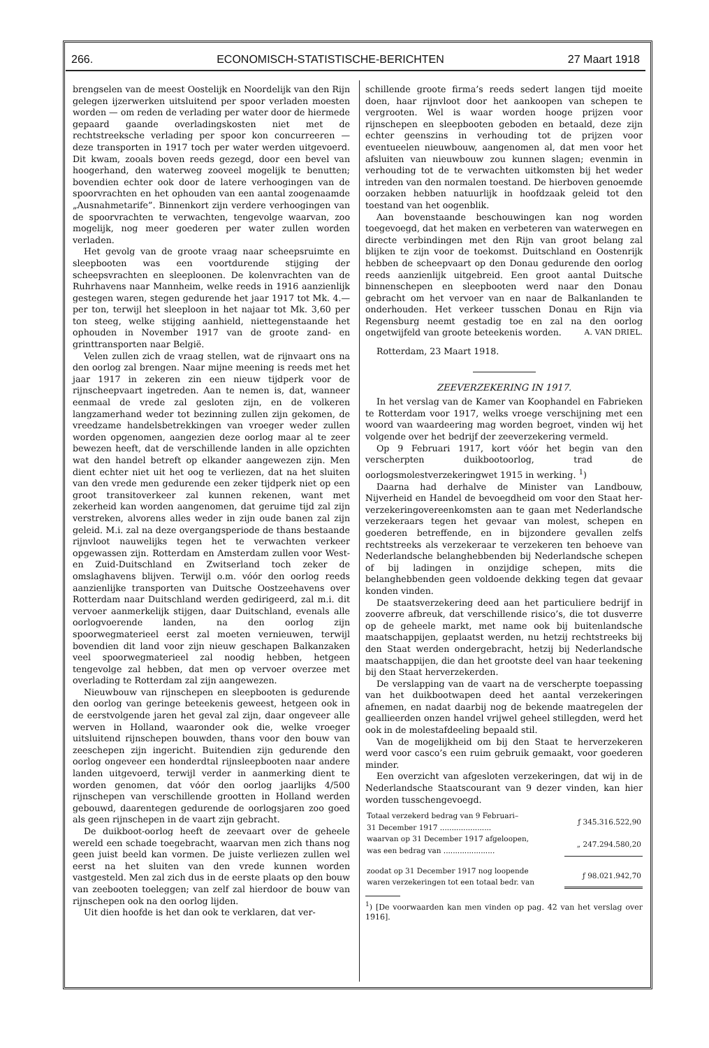266. ECONOMISCH-STATISTISCHE-BERICHTEN 27 Maart 1918
brengselen van de meest Oostelijk en Noordelijk van den Rijn gelegen ijzerwerken uitsluitend per spoor verladen moesten worden — om reden de verlading per water door de hiermede gepaard gaande overladingskosten niet met de rechtstreeksche verlading per spoor kon concurreeren — deze transporten in 1917 toch per water werden uitgevoerd. Dit kwam, zooals boven reeds gezegd, door een bevel van hoogerhand, den waterweg zooveel mogelijk te benutten; bovendien echter ook door de latere verhoogingen van de spoorvrachten en het ophouden van een aantal zoogenaamde „Ausnahmetarife”. Binnenkort zijn verdere verhoogingen van de spoorvrachten te verwachten, tengevolge waarvan, zoo mogelijk, nog meer goederen per water zullen worden verladen.
Het gevolg van de groote vraag naar scheepsruimte en sleepbooten was een voortdurende stijging der scheepsvrachten en sleeploonen. De kolenvrachten van de Ruhrhavens naar Mannheim, welke reeds in 1916 aanzienlijk gestegen waren, stegen gedurende het jaar 1917 tot Mk. 4.— per ton, terwijl het sleeploon in het najaar tot Mk. 3,60 per ton steeg, welke stijging aanhield, niettegenstaande het ophouden in November 1917 van de groote zand- en grinttransporten naar België.
Velen zullen zich de vraag stellen, wat de rijnvaart ons na den oorlog zal brengen. Naar mijne meening is reeds met het jaar 1917 in zekeren zin een nieuw tijdperk voor de rijnscheepvaart ingetreden. Aan te nemen is, dat, wanneer eenmaal de vrede zal gesloten zijn, en de volkeren langzamerhand weder tot bezinning zullen zijn gekomen, de vreedzame handelsbetrekkingen van vroeger weder zullen worden opgenomen, aangezien deze oorlog maar al te zeer bewezen heeft, dat de verschillende landen in alle opzichten wat den handel betreft op elkander aangewezen zijn. Men dient echter niet uit het oog te verliezen, dat na het sluiten van den vrede men gedurende een zeker tijdperk niet op een groot transitoverkeer zal kunnen rekenen, want met zekerheid kan worden aangenomen, dat geruime tijd zal zijn verstreken, alvorens alles weder in zijn oude banen zal zijn geleid. M.i. zal na deze overgangsperiode de thans bestaande rijnvloot nauwelijks tegen het te verwachten verkeer opgewassen zijn. Rotterdam en Amsterdam zullen voor West- en Zuid-Duitschland en Zwitserland toch zeker de omslaghavens blijven. Terwijl o.m. vóór den oorlog reeds aanzienlijke transporten van Duitsche Oostzeehavens over Rotterdam naar Duitschland werden gedirigeerd, zal m.i. dit vervoer aanmerkelijk stijgen, daar Duitschland, evenals alle oorlogvoerende landen, na den oorlog zijn spoorwegmaterieel eerst zal moeten vernieuwen, terwijl bovendien dit land voor zijn nieuw geschapen Balkanzaken veel spoorwegmaterieel zal noodig hebben, hetgeen tengevolge zal hebben, dat men op vervoer overzee met overlading te Rotterdam zal zijn aangewezen.
Nieuwbouw van rijnschepen en sleepbooten is gedurende den oorlog van geringe beteekenis geweest, hetgeen ook in de eerstvolgende jaren het geval zal zijn, daar ongeveer alle werven in Holland, waaronder ook die, welke vroeger uitsluitend rijnschepen bouwden, thans voor den bouw van zeeschepen zijn ingericht. Buitendien zijn gedurende den oorlog ongeveer een honderdtal rijnsleepbooten naar andere landen uitgevoerd, terwijl verder in aanmerking dient te worden genomen, dat vóór den oorlog jaarlijks 4/500 rijnschepen van verschillende grootten in Holland werden gebouwd, daarentegen gedurende de oorlogsjaren zoo goed als geen rijnschepen in de vaart zijn gebracht.
De duikboot-oorlog heeft de zeevaart over de geheele wereld een schade toegebracht, waarvan men zich thans nog geen juist beeld kan vormen. De juiste verliezen zullen wel eerst na het sluiten van den vrede kunnen worden vastgesteld. Men zal zich dus in de eerste plaats op den bouw van zeebooten toeleggen; van zelf zal hierdoor de bouw van rijnschepen ook na den oorlog lijden.
Uit dien hoofde is het dan ook te verklaren, dat ver-
schillende groote firma’s reeds sedert langen tijd moeite doen, haar rijnvloot door het aankoopen van schepen te vergrooten. Wel is waar worden hooge prijzen voor rijnschepen en sleepbooten geboden en betaald, deze zijn echter geenszins in verhouding tot de prijzen voor eventueelen nieuwbouw, aangenomen al, dat men voor het afsluiten van nieuwbouw zou kunnen slagen; evenmin in verhouding tot de te verwachten uitkomsten bij het weder intreden van den normalen toestand. De hierboven genoemde oorzaken hebben natuurlijk in hoofdzaak geleid tot den toestand van het oogenblik.
Aan bovenstaande beschouwingen kan nog worden toegevoegd, dat het maken en verbeteren van waterwegen en directe verbindingen met den Rijn van groot belang zal blijken te zijn voor de toekomst. Duitschland en Oostenrijk hebben de scheepvaart op den Donau gedurende den oorlog reeds aanzienlijk uitgebreid. Een groot aantal Duitsche binnenschepen en sleepbooten werd naar den Donau gebracht om het vervoer van en naar de Balkanlanden te onderhouden. Het verkeer tusschen Donau en Rijn via Regensburg neemt gestadig toe en zal na den oorlog ongetwijfeld van groote beteekenis worden. A. VAN DRIEL.
Rotterdam, 23 Maart 1918.
ZEEVERZEKERING IN 1917.
In het verslag van de Kamer van Koophandel en Fabrieken te Rotterdam voor 1917, welks vroege verschijning met een woord van waardeering mag worden begroet, vinden wij het volgende over het bedrijf der zeeverzekering vermeld.
Op 9 Februari 1917, kort vóór het begin van den verscherpten duikbootoorlog, trad de oorlogsmolestverzekeringwet 1915 in werking. <sup>1</sup>)
Daarna had derhalve de Minister van Landbouw, Nijverheid en Handel de bevoegdheid om voor den Staat her-verzekeringovereenkomsten aan te gaan met Nederlandsche verzekeraars tegen het gevaar van molest, schepen en goederen betreffende, en in bijzondere gevallen zelfs rechtstreeks als verzekeraar te verzekeren ten behoeve van Nederlandsche belanghebbenden bij Nederlandsche schepen of bij ladingen in onzijdige schepen, mits die belanghebbenden geen voldoende dekking tegen dat gevaar konden vinden.
De staatsverzekering deed aan het particuliere bedrijf in zooverre afbreuk, dat verschillende risico’s, die tot dusverre op de geheele markt, met name ook bij buitenlandsche maatschappijen, geplaatst werden, nu hetzij rechtstreeks bij den Staat werden ondergebracht, hetzij bij Nederlandsche maatschappijen, die dan het grootste deel van haar teekening bij den Staat herverzekerden.
De verslapping van de vaart na de verscherpte toepassing van het duikbootwapen deed het aantal verzekeringen afnemen, en nadat daarbij nog de bekende maatregelen der geallieerden onzen handel vrijwel geheel stillegden, werd het ook in de molestafdeeling bepaald stil.
Van de mogelijkheid om bij den Staat te herverzekeren werd voor casco’s een ruim gebruik gemaakt, voor goederen minder.
Een overzicht van afgesloten verzekeringen, dat wij in de Nederlandsche Staatscourant van 9 dezer vinden, kan hier worden tusschengevoegd.
| Totaal verzekerd bedrag van 9 Februari– 31 December 1917 ...................... | ƒ 345.316.522,90 |
| waarvan op 31 December 1917 afgeloopen, was een bedrag van ...................... | „ 247.294.580,20 |
| zoodat op 31 December 1917 nog loopende waren verzekeringen tot een totaal bedr. van | ƒ 98.021.942,70 |
<sup>1</sup>) [De voorwaarden kan men vinden op pag. 42 van het verslag over 1916].